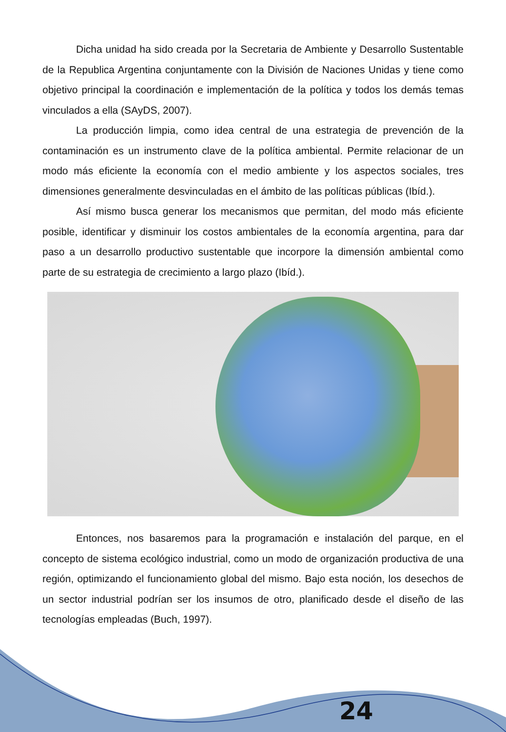Dicha unidad ha sido creada por la Secretaria de Ambiente y Desarrollo Sustentable de la Republica Argentina conjuntamente con la División de Naciones Unidas y tiene como objetivo principal la coordinación e implementación de la política y todos los demás temas vinculados a ella (SAyDS, 2007).
La producción limpia, como idea central de una estrategia de prevención de la contaminación es un instrumento clave de la política ambiental. Permite relacionar de un modo más eficiente la economía con el medio ambiente y los aspectos sociales, tres dimensiones generalmente desvinculadas en el ámbito de las políticas públicas (Ibíd.).
Así mismo busca generar los mecanismos que permitan, del modo más eficiente posible, identificar y disminuir los costos ambientales de la economía argentina, para dar paso a un desarrollo productivo sustentable que incorpore la dimensión ambiental como parte de su estrategia de crecimiento a largo plazo (Ibíd.).
Entonces, nos basaremos para la programación e instalación del parque, en el concepto de sistema ecológico industrial, como un modo de organización productiva de una región, optimizando el funcionamiento global del mismo. Bajo esta noción, los desechos de un sector industrial podrían ser los insumos de otro, planificado desde el diseño de las tecnologías empleadas (Buch, 1997).
24